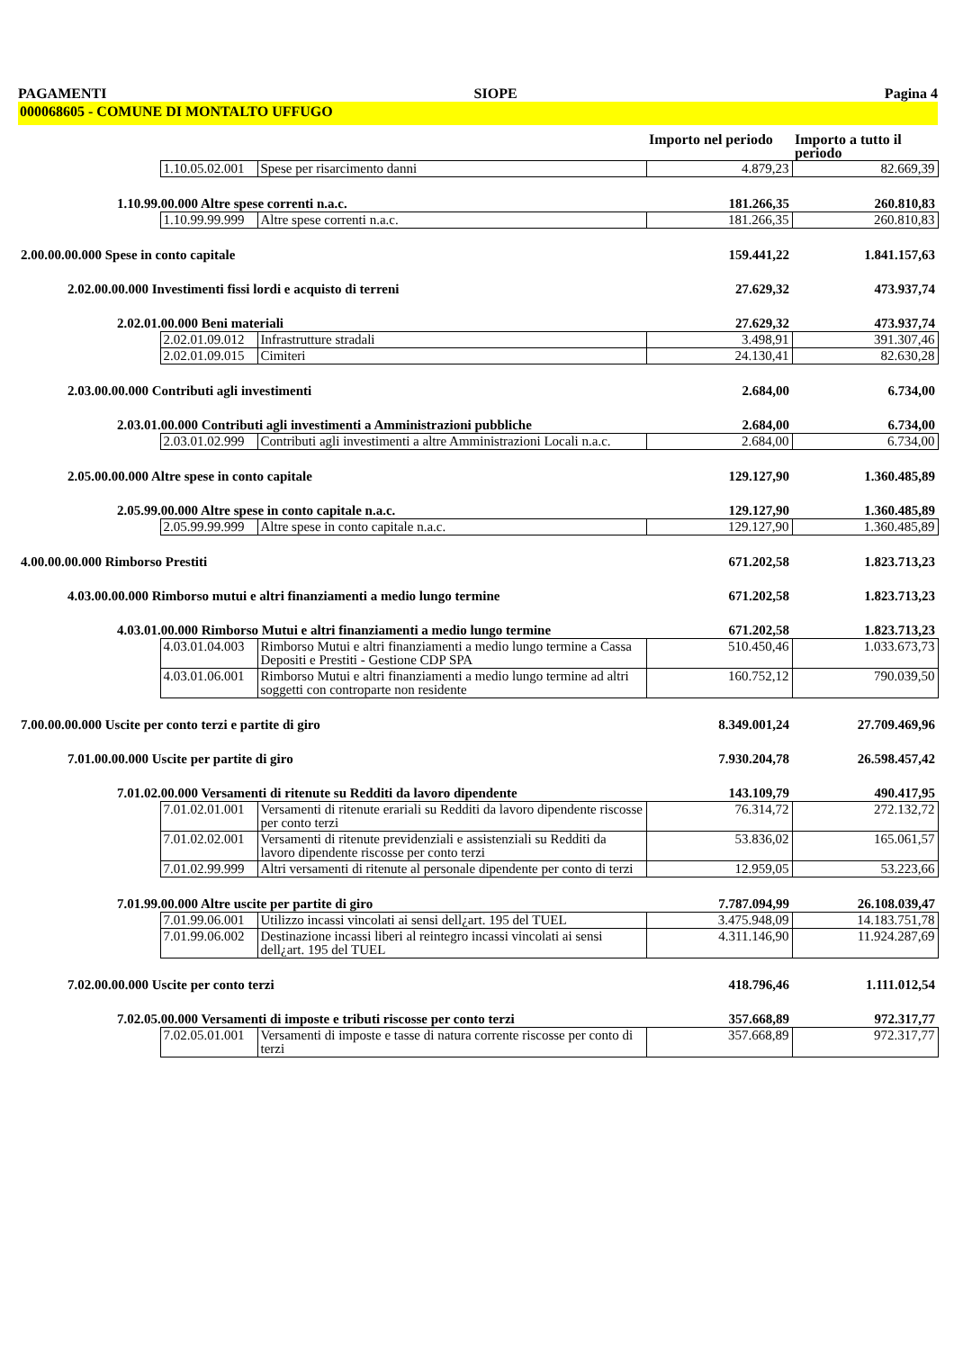PAGAMENTI SIOPE Pagina 4
000068605 - COMUNE DI MONTALTO UFFUGO
| | | | Importo nel periodo | Importo a tutto il periodo |
| | 1.10.05.02.001 | Spese per risarcimento danni | 4.879,23 | 82.669,39 |
| 1.10.99.00.000 Altre spese correnti n.a.c. | | | 181.266,35 | 260.810,83 |
| | 1.10.99.99.999 | Altre spese correnti n.a.c. | 181.266,35 | 260.810,83 |
| 2.00.00.00.000 Spese in conto capitale | | | 159.441,22 | 1.841.157,63 |
| 2.02.00.00.000 Investimenti fissi lordi e acquisto di terreni | | | 27.629,32 | 473.937,74 |
| 2.02.01.00.000 Beni materiali | | | 27.629,32 | 473.937,74 |
| | 2.02.01.09.012 | Infrastrutture stradali | 3.498,91 | 391.307,46 |
| | 2.02.01.09.015 | Cimiteri | 24.130,41 | 82.630,28 |
| 2.03.00.00.000 Contributi agli investimenti | | | 2.684,00 | 6.734,00 |
| 2.03.01.00.000 Contributi agli investimenti a Amministrazioni pubbliche | | | 2.684,00 | 6.734,00 |
| | 2.03.01.02.999 | Contributi agli investimenti a altre Amministrazioni Locali n.a.c. | 2.684,00 | 6.734,00 |
| 2.05.00.00.000 Altre spese in conto capitale | | | 129.127,90 | 1.360.485,89 |
| 2.05.99.00.000 Altre spese in conto capitale n.a.c. | | | 129.127,90 | 1.360.485,89 |
| | 2.05.99.99.999 | Altre spese in conto capitale n.a.c. | 129.127,90 | 1.360.485,89 |
| 4.00.00.00.000 Rimborso Prestiti | | | 671.202,58 | 1.823.713,23 |
| 4.03.00.00.000 Rimborso mutui e altri finanziamenti a medio lungo termine | | | 671.202,58 | 1.823.713,23 |
| 4.03.01.00.000 Rimborso Mutui e altri finanziamenti a medio lungo termine | | | 671.202,58 | 1.823.713,23 |
| | 4.03.01.04.003 | Rimborso Mutui e altri finanziamenti a medio lungo termine a Cassa Depositi e Prestiti - Gestione CDP SPA | 510.450,46 | 1.033.673,73 |
| | 4.03.01.06.001 | Rimborso Mutui e altri finanziamenti a medio lungo termine ad altri soggetti con controparte non residente | 160.752,12 | 790.039,50 |
| 7.00.00.00.000 Uscite per conto terzi e partite di giro | | | 8.349.001,24 | 27.709.469,96 |
| 7.01.00.00.000 Uscite per partite di giro | | | 7.930.204,78 | 26.598.457,42 |
| 7.01.02.00.000 Versamenti di ritenute su Redditi da lavoro dipendente | | | 143.109,79 | 490.417,95 |
| | 7.01.02.01.001 | Versamenti di ritenute erariali su Redditi da lavoro dipendente riscosse per conto terzi | 76.314,72 | 272.132,72 |
| | 7.01.02.02.001 | Versamenti di ritenute previdenziali e assistenziali su Redditi da lavoro dipendente riscosse per conto terzi | 53.836,02 | 165.061,57 |
| | 7.01.02.99.999 | Altri versamenti di ritenute al personale dipendente per conto di terzi | 12.959,05 | 53.223,66 |
| 7.01.99.00.000 Altre uscite per partite di giro | | | 7.787.094,99 | 26.108.039,47 |
| | 7.01.99.06.001 | Utilizzo incassi vincolati ai sensi dell¿art. 195 del TUEL | 3.475.948,09 | 14.183.751,78 |
| | 7.01.99.06.002 | Destinazione incassi liberi al reintegro incassi vincolati ai sensi dell¿art. 195 del TUEL | 4.311.146,90 | 11.924.287,69 |
| 7.02.00.00.000 Uscite per conto terzi | | | 418.796,46 | 1.111.012,54 |
| 7.02.05.00.000 Versamenti di imposte e tributi riscosse per conto terzi | | | 357.668,89 | 972.317,77 |
| | 7.02.05.01.001 | Versamenti di imposte e tasse di natura corrente riscosse per conto di terzi | 357.668,89 | 972.317,77 |